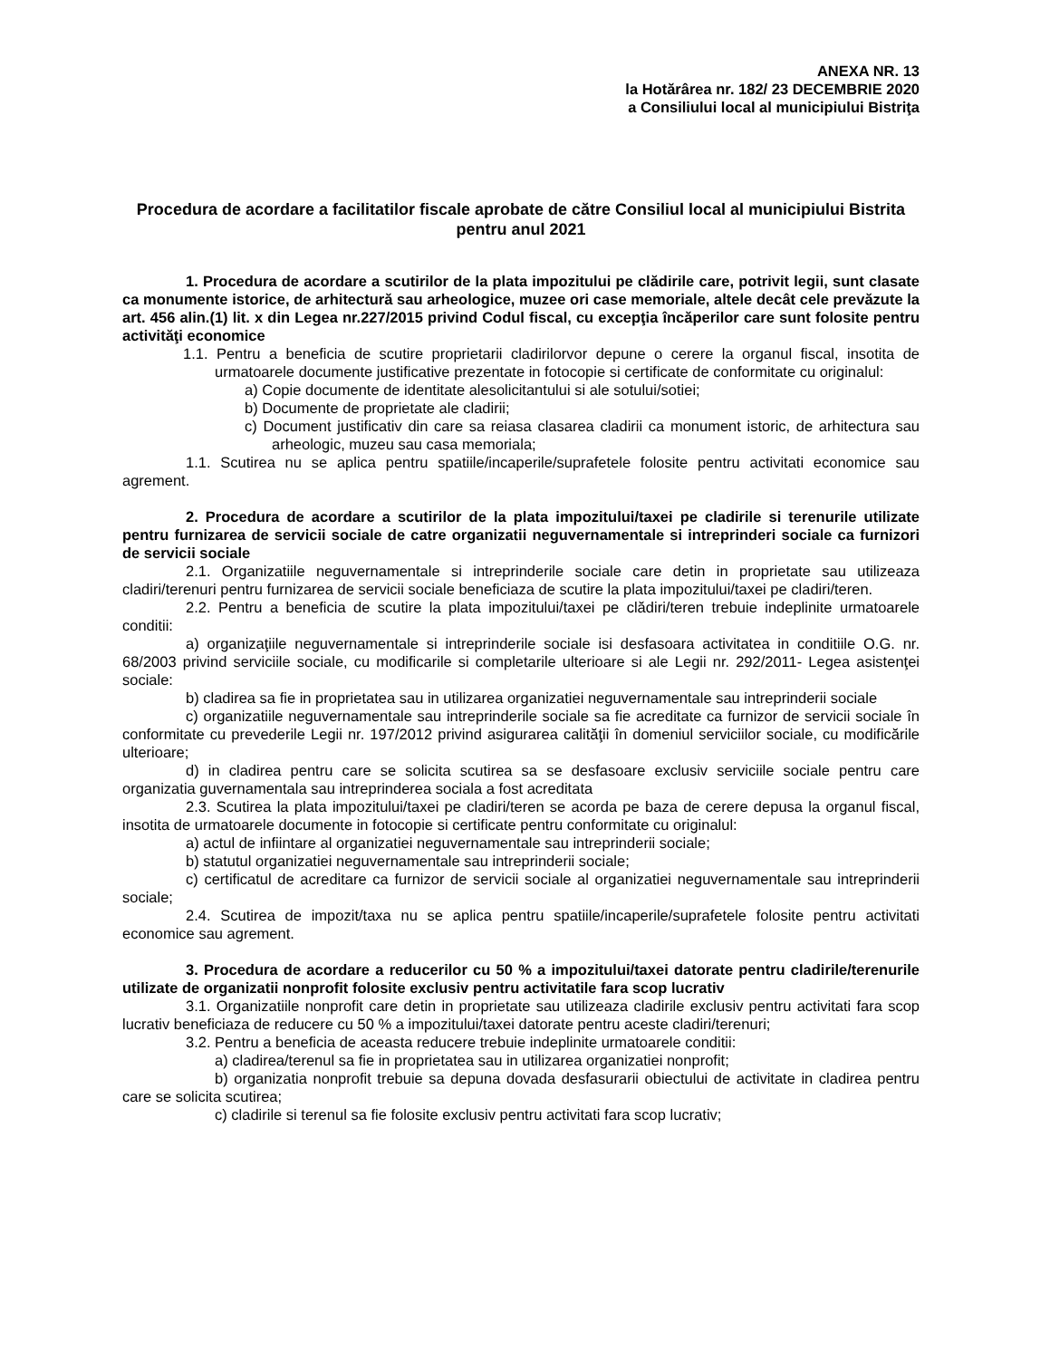ANEXA NR. 13
la Hotărârea nr. 182/ 23 DECEMBRIE 2020
a Consiliului local al municipiului Bistriţa
Procedura de acordare a facilitatilor fiscale aprobate de către Consiliul local al municipiului Bistrita pentru anul 2021
1. Procedura de acordare a scutirilor de la plata impozitului pe clădirile care, potrivit legii, sunt clasate ca monumente istorice, de arhitectură sau arheologice, muzee ori case memoriale, altele decât cele prevăzute la art. 456 alin.(1) lit. x din Legea nr.227/2015 privind Codul fiscal, cu excepţia încăperilor care sunt folosite pentru activităţi economice
1.1. Pentru a beneficia de scutire proprietarii cladirilorvor depune o cerere la organul fiscal, insotita de urmatoarele documente justificative prezentate in fotocopie si certificate de conformitate cu originalul:
a) Copie documente de identitate alesolicitantului si ale sotului/sotiei;
b) Documente de proprietate ale cladirii;
c) Document justificativ din care sa reiasa clasarea cladirii ca monument istoric, de arhitectura sau arheologic, muzeu sau casa memoriala;
1.1. Scutirea nu se aplica pentru spatiile/incaperile/suprafetele folosite pentru activitati economice sau agrement.
2. Procedura de acordare a scutirilor de la plata impozitului/taxei pe cladirile si terenurile utilizate pentru furnizarea de servicii sociale de catre organizatii neguvernamentale si intreprinderi sociale ca furnizori de servicii sociale
2.1. Organizatiile neguvernamentale si intreprinderile sociale care detin in proprietate sau utilizeaza cladiri/terenuri pentru furnizarea de servicii sociale beneficiaza de scutire la plata impozitului/taxei pe cladiri/teren.
2.2. Pentru a beneficia de scutire la plata impozitului/taxei pe clădiri/teren trebuie indeplinite urmatoarele conditii:
a) organizaţiile neguvernamentale si intreprinderile sociale isi desfasoara activitatea in conditiile O.G. nr. 68/2003 privind serviciile sociale, cu modificarile si completarile ulterioare si ale Legii nr. 292/2011- Legea asistenţei sociale:
b) cladirea sa fie in proprietatea sau in utilizarea organizatiei neguvernamentale sau intreprinderii sociale
c) organizatiile neguvernamentale sau intreprinderile sociale sa fie acreditate ca furnizor de servicii sociale în conformitate cu prevederile Legii nr. 197/2012 privind asigurarea calităţii în domeniul serviciilor sociale, cu modificările ulterioare;
d) in cladirea pentru care se solicita scutirea sa se desfasoare exclusiv serviciile sociale pentru care organizatia guvernamentala sau intreprinderea sociala a fost acreditata
2.3. Scutirea la plata impozitului/taxei pe cladiri/teren se acorda pe baza de cerere depusa la organul fiscal, insotita de urmatoarele documente in fotocopie si certificate pentru conformitate cu originalul:
a) actul de infiintare al organizatiei neguvernamentale sau intreprinderii sociale;
b) statutul organizatiei neguvernamentale sau intreprinderii sociale;
c) certificatul de acreditare ca furnizor de servicii sociale al organizatiei neguvernamentale sau intreprinderii sociale;
2.4. Scutirea de impozit/taxa nu se aplica pentru spatiile/incaperile/suprafetele folosite pentru activitati economice sau agrement.
3. Procedura de acordare a reducerilor cu 50 % a impozitului/taxei datorate pentru cladirile/terenurile utilizate de organizatii nonprofit folosite exclusiv pentru activitatile fara scop lucrativ
3.1. Organizatiile nonprofit care detin in proprietate sau utilizeaza cladirile exclusiv pentru activitati fara scop lucrativ beneficiaza de reducere cu 50 % a impozitului/taxei datorate pentru aceste cladiri/terenuri;
3.2. Pentru a beneficia de aceasta reducere trebuie indeplinite urmatoarele conditii:
a) cladirea/terenul sa fie in proprietatea sau in utilizarea organizatiei nonprofit;
b) organizatia nonprofit trebuie sa depuna dovada desfasurarii obiectului de activitate in cladirea pentru care se solicita scutirea;
c) cladirile si terenul sa fie folosite exclusiv pentru activitati fara scop lucrativ;